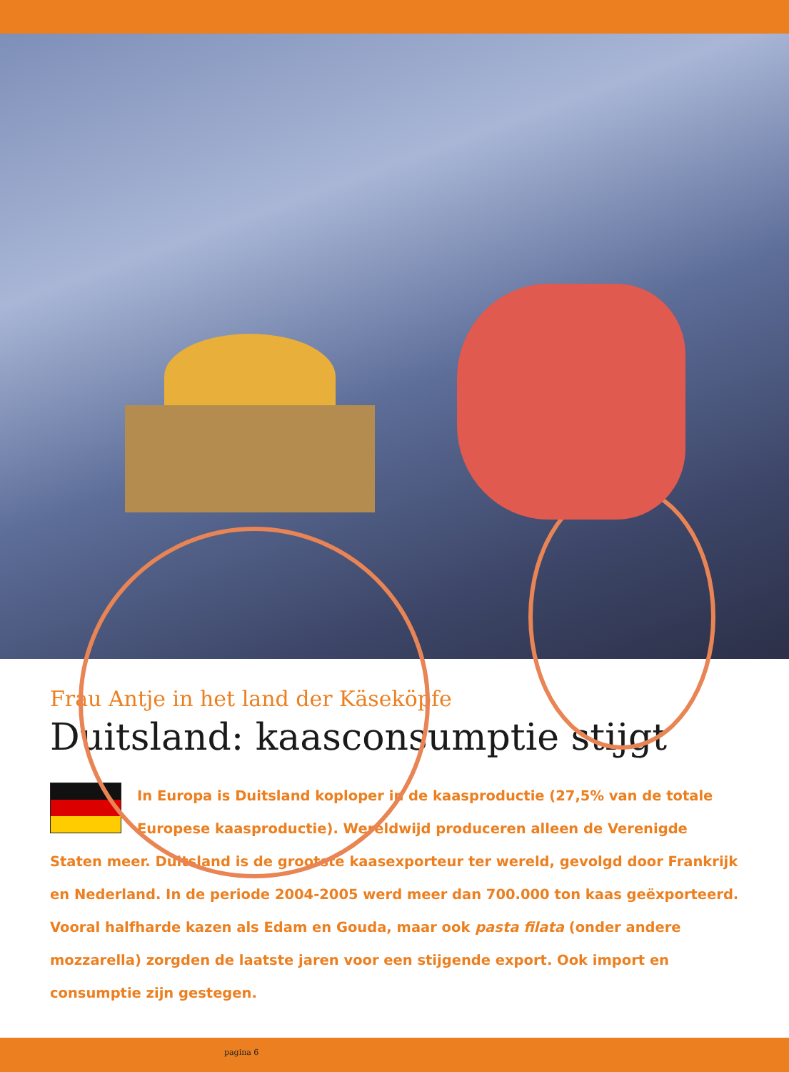Frau Antje in het land der Käseköpfe
Duitsland: kaasconsumptie stijgt
In Europa is Duitsland koploper in de kaasproductie (27,5% van de totale Europese kaasproductie). Wereldwijd produceren alleen de Verenigde Staten meer. Duitsland is de grootste kaasexporteur ter wereld, gevolgd door Frankrijk en Nederland. In de periode 2004-2005 werd meer dan 700.000 ton kaas geëxporteerd. Vooral halfharde kazen als Edam en Gouda, maar ook pasta filata (onder andere mozzarella) zorgden de laatste jaren voor een stijgende export. Ook import en consumptie zijn gestegen.
pagina 6